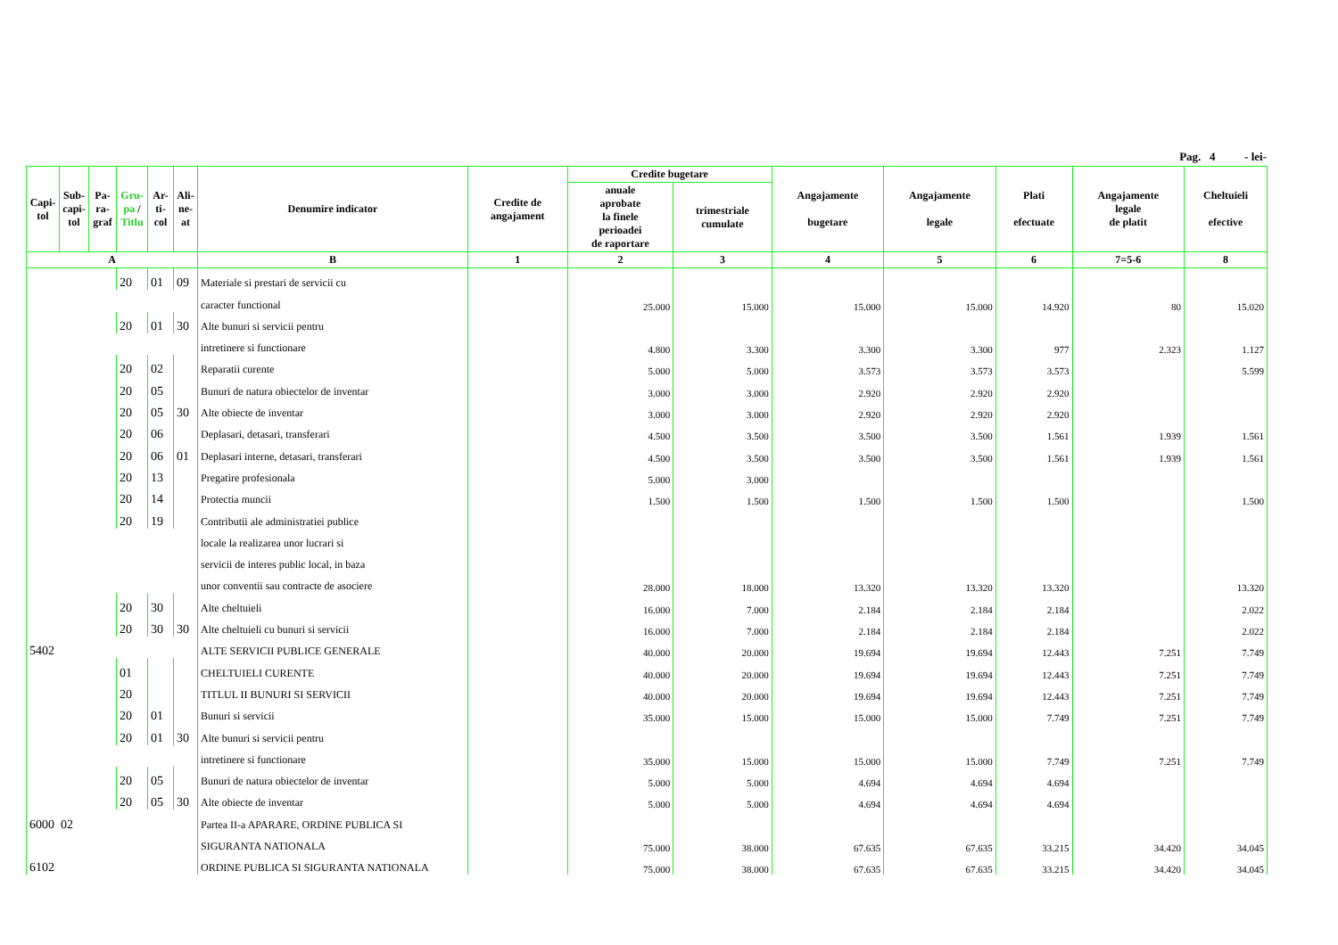Pag. 4 - lei-
| Capi- tol | Sub- capi- tol | Pa- ra- graf | Gru- pa / Titlu | Ar- ti- col | Ali- ne- at | Denumire indicator | Credite de angajament | Credite bugetare | | Angajamente bugetare | Angajamente legale | Plati efectuate | Angajamente legale de platit | Cheltuieli efective |
| --- | --- | --- | --- | --- | --- | --- | --- | --- | --- | --- | --- | --- | --- | --- |
| | | | | | | | | anuale aprobate la finele perioadei de raportare | trimestriale cumulate | | | | | |
| A | | | | | | B | 1 | 2 | 3 | 4 | 5 | 6 | 7=5-6 | 8 |
| | | | 20 | 01 | 09 | Materiale si prestari de servicii cu | | | | | | | | |
| | | | | | | caracter functional | | 25.000 | 15.000 | 15.000 | 15.000 | 14.920 | 80 | 15.020 |
| | | | 20 | 01 | 30 | Alte bunuri si servicii pentru | | | | | | | | |
| | | | | | | intretinere si functionare | | 4.800 | 3.300 | 3.300 | 3.300 | 977 | 2.323 | 1.127 |
| | | | 20 | 02 | | Reparatii curente | | 5.000 | 5.000 | 3.573 | 3.573 | 3.573 | | 5.599 |
| | | | 20 | 05 | | Bunuri de natura obiectelor de inventar | | 3.000 | 3.000 | 2.920 | 2.920 | 2.920 | | |
| | | | 20 | 05 | 30 | Alte obiecte de inventar | | 3.000 | 3.000 | 2.920 | 2.920 | 2.920 | | |
| | | | 20 | 06 | | Deplasari, detasari, transferari | | 4.500 | 3.500 | 3.500 | 3.500 | 1.561 | 1.939 | 1.561 |
| | | | 20 | 06 | 01 | Deplasari interne, detasari, transferari | | 4.500 | 3.500 | 3.500 | 3.500 | 1.561 | 1.939 | 1.561 |
| | | | 20 | 13 | | Pregatire profesionala | | 5.000 | 3.000 | | | | | |
| | | | 20 | 14 | | Protectia muncii | | 1.500 | 1.500 | 1.500 | 1.500 | 1.500 | | 1.500 |
| | | | 20 | 19 | | Contributii ale administratiei publice | | | | | | | | |
| | | | | | | locale la realizarea unor lucrari si | | | | | | | | |
| | | | | | | servicii de interes public local, in baza | | | | | | | | |
| | | | | | | unor conventii sau contracte de asociere | | 28.000 | 18.000 | 13.320 | 13.320 | 13.320 | | 13.320 |
| | | | 20 | 30 | | Alte cheltuieli | | 16.000 | 7.000 | 2.184 | 2.184 | 2.184 | | 2.022 |
| | | | 20 | 30 | 30 | Alte cheltuieli cu bunuri si servicii | | 16.000 | 7.000 | 2.184 | 2.184 | 2.184 | | 2.022 |
| 5402 | | | | | | ALTE SERVICII PUBLICE GENERALE | | 40.000 | 20.000 | 19.694 | 19.694 | 12.443 | 7.251 | 7.749 |
| | | | 01 | | | CHELTUIELI CURENTE | | 40.000 | 20.000 | 19.694 | 19.694 | 12.443 | 7.251 | 7.749 |
| | | | 20 | | | TITLUL II BUNURI SI SERVICII | | 40.000 | 20.000 | 19.694 | 19.694 | 12.443 | 7.251 | 7.749 |
| | | | 20 | 01 | | Bunuri si servicii | | 35.000 | 15.000 | 15.000 | 15.000 | 7.749 | 7.251 | 7.749 |
| | | | 20 | 01 | 30 | Alte bunuri si servicii pentru | | | | | | | | |
| | | | | | | intretinere si functionare | | 35.000 | 15.000 | 15.000 | 15.000 | 7.749 | 7.251 | 7.749 |
| | | | 20 | 05 | | Bunuri de natura obiectelor de inventar | | 5.000 | 5.000 | 4.694 | 4.694 | 4.694 | | |
| | | | 20 | 05 | 30 | Alte obiecte de inventar | | 5.000 | 5.000 | 4.694 | 4.694 | 4.694 | | |
| 6000 02 | | | | | | Partea II-a APARARE, ORDINE PUBLICA SI | | | | | | | | |
| | | | | | | SIGURANTA NATIONALA | | 75.000 | 38.000 | 67.635 | 67.635 | 33.215 | 34.420 | 34.045 |
| 6102 | | | | | | ORDINE PUBLICA SI SIGURANTA NATIONALA | | 75.000 | 38.000 | 67.635 | 67.635 | 33.215 | 34.420 | 34.045 |